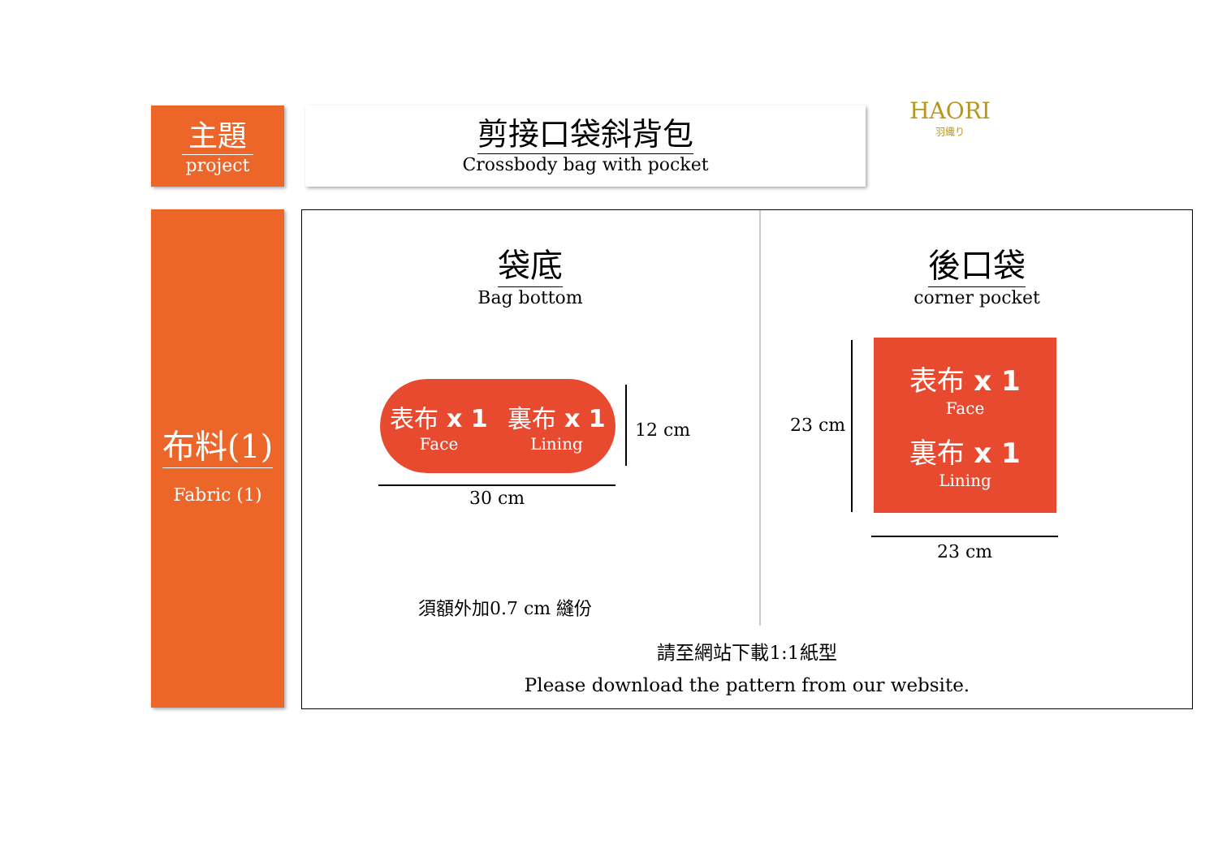主題
project
剪接口袋斜背包
Crossbody bag with pocket
HAORI
羽織り
布料(1)
Fabric (1)
袋底
Bag bottom
表布 x 1
Face
裏布 x 1
Lining
12 cm
30 cm
須額外加0.7 cm 縫份
後口袋
corner pocket
表布 x 1
Face
裏布 x 1
Lining
23 cm
23 cm
請至網站下載1:1紙型
Please download the pattern from our website.